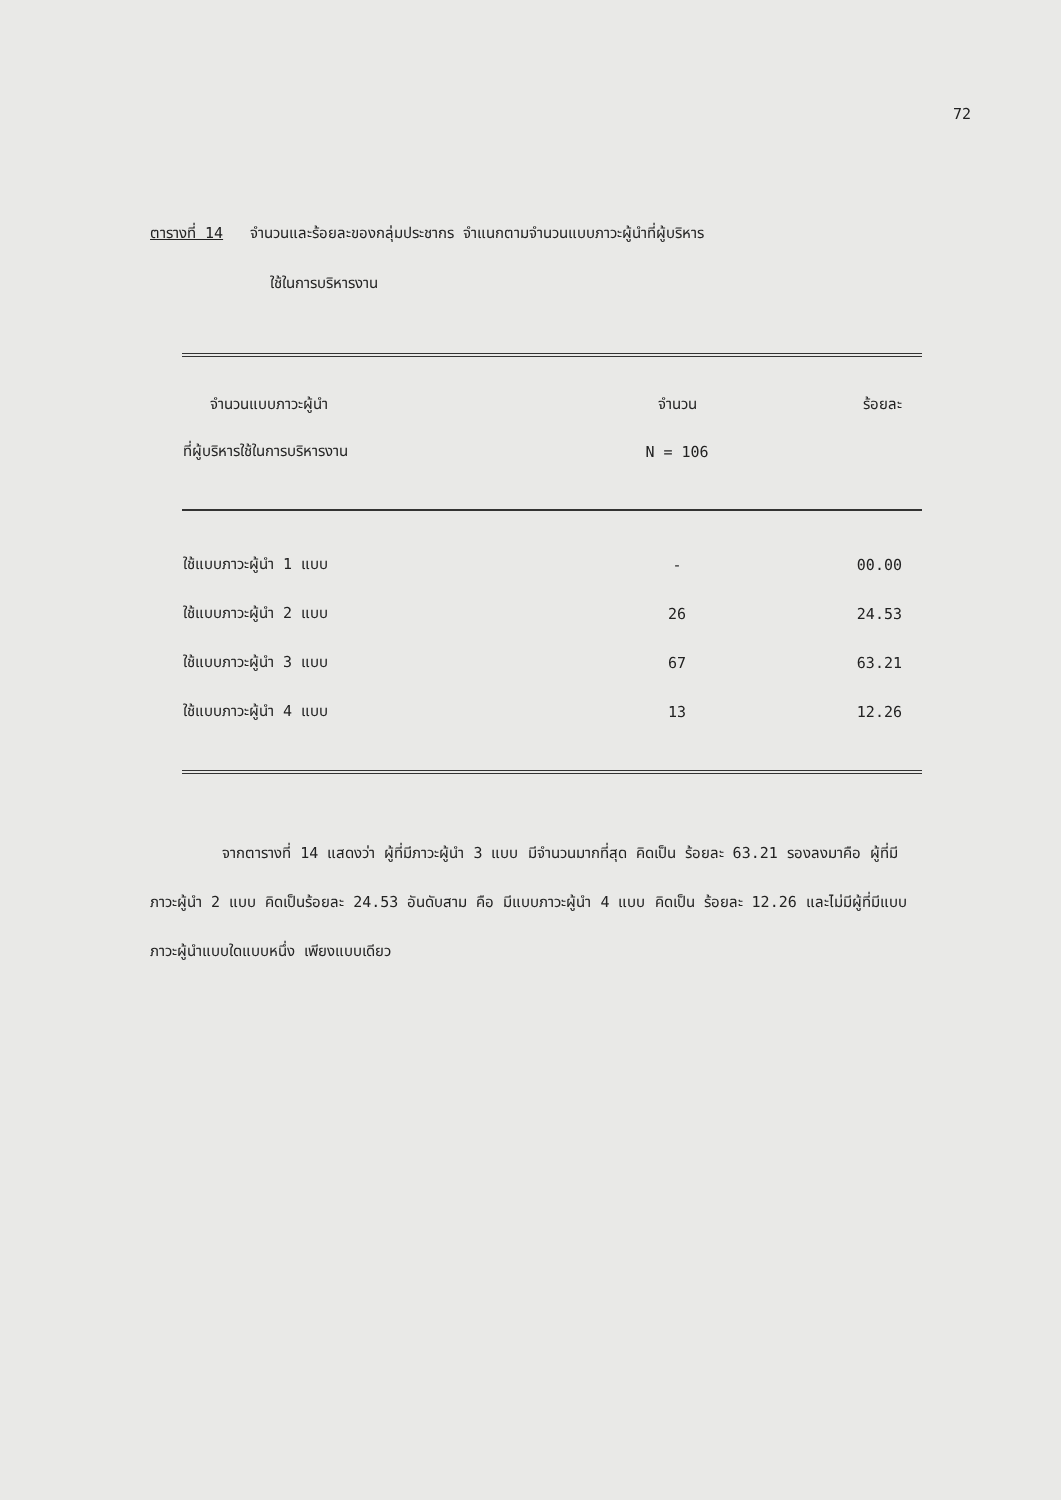72
ตารางที่ 14 จำนวนและร้อยละของกลุ่มประชากร จำแนกตามจำนวนแบบภาวะผู้นำที่ผู้บริหาร
ใช้ในการบริหารงาน
| จำนวนแบบภาวะผู้นำ | จำนวน | ร้อยละ |
| --- | --- | --- |
| ที่ผู้บริหารใช้ในการบริหารงาน | N = 106 | |
| ใช้แบบภาวะผู้นำ 1 แบบ | - | 00.00 |
| ใช้แบบภาวะผู้นำ 2 แบบ | 26 | 24.53 |
| ใช้แบบภาวะผู้นำ 3 แบบ | 67 | 63.21 |
| ใช้แบบภาวะผู้นำ 4 แบบ | 13 | 12.26 |
จากตารางที่ 14 แสดงว่า ผู้ที่มีภาวะผู้นำ 3 แบบ มีจำนวนมากที่สุด คิดเป็น ร้อยละ 63.21 รองลงมาคือ ผู้ที่มีภาวะผู้นำ 2 แบบ คิดเป็นร้อยละ 24.53 อันดับสาม คือ มีแบบภาวะผู้นำ 4 แบบ คิดเป็น ร้อยละ 12.26 และไม่มีผู้ที่มีแบบภาวะผู้นำแบบใดแบบหนึ่ง เพียงแบบเดียว